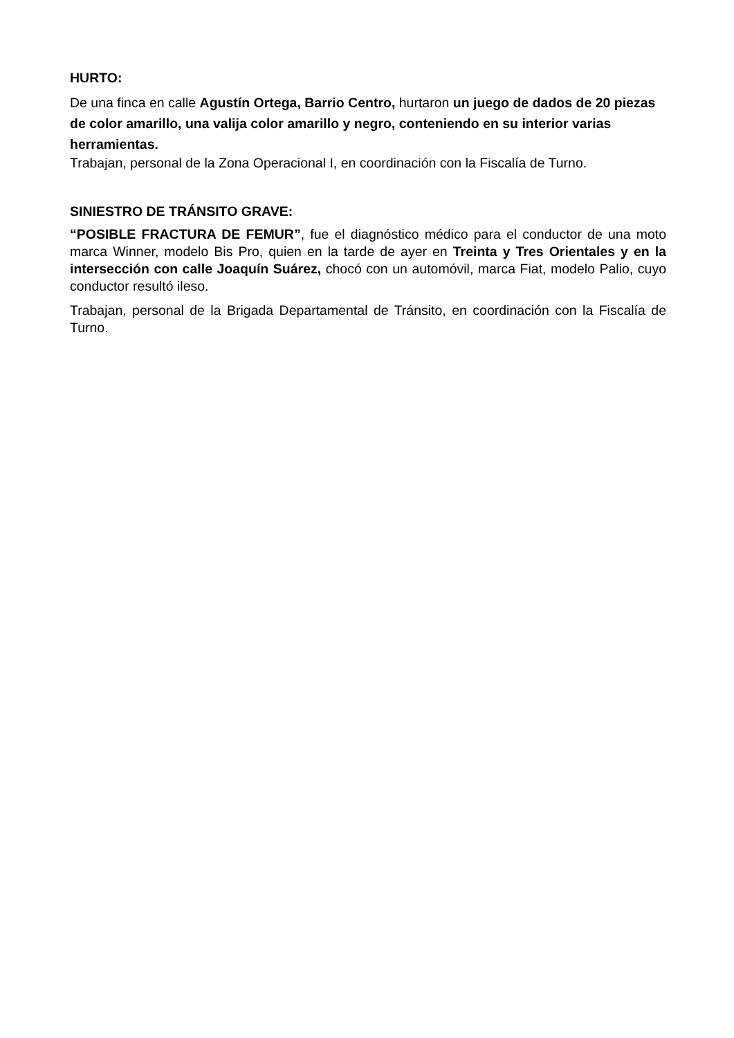HURTO:
De una finca en calle Agustín Ortega, Barrio Centro, hurtaron un juego de dados de 20 piezas de color amarillo, una valija color amarillo y negro, conteniendo en su interior varias herramientas.
Trabajan, personal de la Zona Operacional I, en coordinación con la Fiscalía de Turno.
SINIESTRO DE TRÁNSITO GRAVE:
“POSIBLE FRACTURA DE FEMUR”, fue el diagnóstico médico para el conductor de una moto marca Winner, modelo Bis Pro, quien en la tarde de ayer en Treinta y Tres Orientales y en la intersección con calle Joaquín Suárez, chocó con un automóvil, marca Fiat, modelo Palio, cuyo conductor resultó ileso.
Trabajan, personal de la Brigada Departamental de Tránsito, en coordinación con la Fiscalía de Turno.